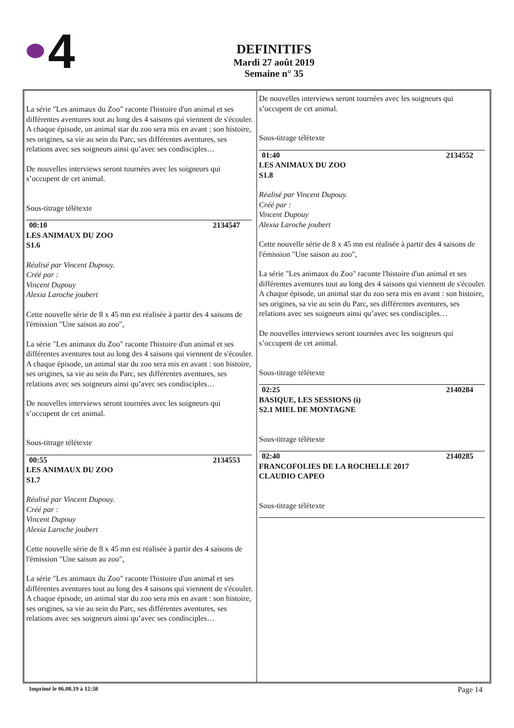4
DEFINITIFS
Mardi 27 août 2019
Semaine n° 35
La série "Les animaux du Zoo" raconte l'histoire d'un animal et ses différentes aventures tout au long des 4 saisons qui viennent de s'écouler. A chaque épisode, un animal star du zoo sera mis en avant : son histoire, ses origines, sa vie au sein du Parc, ses différentes aventures, ses relations avec ses soigneurs ainsi qu’avec ses condisciples…
De nouvelles interviews seront tournées avec les soigneurs qui s’occupent de cet animal.
Sous-titrage télétexte
00:10 2134547
LES ANIMAUX DU ZOO
S1.6
Réalisé par Vincent Dupouy.
Créé par :
Vincent Dupouy
Alexia Laroche joubert
Cette nouvelle série de 8 x 45 mn est réalisée à partir des 4 saisons de l'émission "Une saison au zoo",
La série "Les animaux du Zoo" raconte l'histoire d'un animal et ses différentes aventures tout au long des 4 saisons qui viennent de s'écouler. A chaque épisode, un animal star du zoo sera mis en avant : son histoire, ses origines, sa vie au sein du Parc, ses différentes aventures, ses relations avec ses soigneurs ainsi qu’avec ses condisciples…
De nouvelles interviews seront tournées avec les soigneurs qui s’occupent de cet animal.
Sous-titrage télétexte
00:55 2134553
LES ANIMAUX DU ZOO
S1.7
Réalisé par Vincent Dupouy.
Créé par :
Vincent Dupouy
Alexia Laroche joubert
Cette nouvelle série de 8 x 45 mn est réalisée à partir des 4 saisons de l'émission "Une saison au zoo",
La série "Les animaux du Zoo" raconte l'histoire d'un animal et ses différentes aventures tout au long des 4 saisons qui viennent de s'écouler. A chaque épisode, un animal star du zoo sera mis en avant : son histoire, ses origines, sa vie au sein du Parc, ses différentes aventures, ses relations avec ses soigneurs ainsi qu’avec ses condisciples…
De nouvelles interviews seront tournées avec les soigneurs qui s’occupent de cet animal.
Sous-titrage télétexte
01:40 2134552
LES ANIMAUX DU ZOO
S1.8
Réalisé par Vincent Dupouy.
Créé par :
Vincent Dupouy
Alexia Laroche joubert
Cette nouvelle série de 8 x 45 mn est réalisée à partir des 4 saisons de l'émission "Une saison au zoo",
La série "Les animaux du Zoo" raconte l'histoire d'un animal et ses différentes aventures tout au long des 4 saisons qui viennent de s'écouler. A chaque épisode, un animal star du zoo sera mis en avant : son histoire, ses origines, sa vie au sein du Parc, ses différentes aventures, ses relations avec ses soigneurs ainsi qu’avec ses condisciples…
De nouvelles interviews seront tournées avec les soigneurs qui s’occupent de cet animal.
Sous-titrage télétexte
02:25 2140284
BASIQUE, LES SESSIONS (i)
S2.1 MIEL DE MONTAGNE
Sous-titrage télétexte
02:40 2140285
FRANCOFOLIES DE LA ROCHELLE 2017
CLAUDIO CAPEO
Sous-titrage télétexte
Imprimé le 06.08.19 à 12:38 Page 14